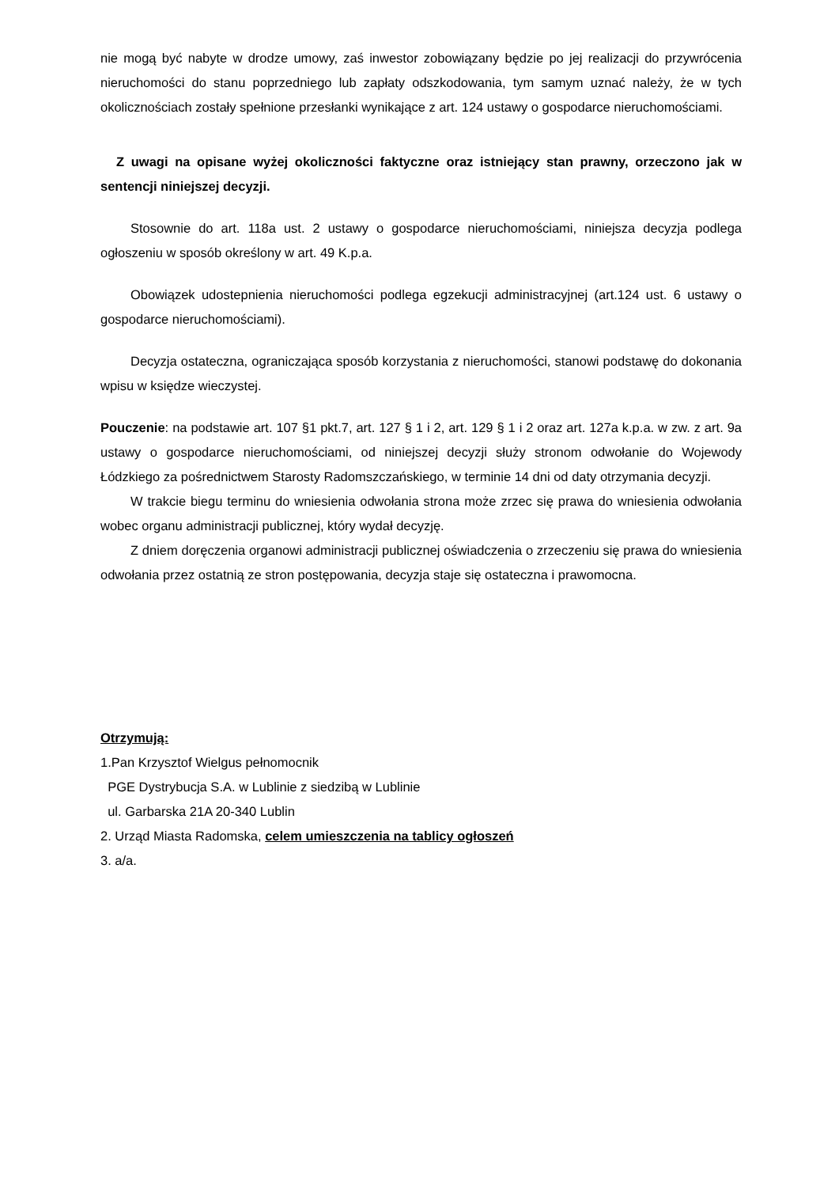nie mogą być nabyte w drodze umowy, zaś inwestor zobowiązany będzie po jej realizacji do przywrócenia nieruchomości do stanu poprzedniego lub zapłaty odszkodowania, tym samym uznać należy, że w tych okolicznościach zostały spełnione przesłanki wynikające z art. 124 ustawy o gospodarce nieruchomościami.
Z uwagi na opisane wyżej okoliczności faktyczne oraz istniejący stan prawny, orzeczono jak w sentencji niniejszej decyzji.
Stosownie do art. 118a ust. 2 ustawy o gospodarce nieruchomościami, niniejsza decyzja podlega ogłoszeniu w sposób określony w art. 49 K.p.a.
Obowiązek udostepnienia nieruchomości podlega egzekucji administracyjnej (art.124 ust. 6 ustawy o gospodarce nieruchomościami).
Decyzja ostateczna, ograniczająca sposób korzystania z nieruchomości, stanowi podstawę do dokonania wpisu w księdze wieczystej.
Pouczenie: na podstawie art. 107 §1 pkt.7, art. 127 § 1 i 2, art. 129 § 1 i 2 oraz art. 127a k.p.a. w zw. z art. 9a ustawy o gospodarce nieruchomościami, od niniejszej decyzji służy stronom odwołanie do Wojewody Łódzkiego za pośrednictwem Starosty Radomszczańskiego, w terminie 14 dni od daty otrzymania decyzji.
W trakcie biegu terminu do wniesienia odwołania strona może zrzec się prawa do wniesienia odwołania wobec organu administracji publicznej, który wydał decyzję.
Z dniem doręczenia organowi administracji publicznej oświadczenia o zrzeczeniu się prawa do wniesienia odwołania przez ostatnią ze stron postępowania, decyzja staje się ostateczna i prawomocna.
Otrzymują:
1.Pan Krzysztof Wielgus pełnomocnik
PGE Dystrybucja S.A. w Lublinie z siedzibą w Lublinie
ul. Garbarska 21A 20-340 Lublin
2. Urząd Miasta Radomska, celem umieszczenia na tablicy ogłoszeń
3. a/a.